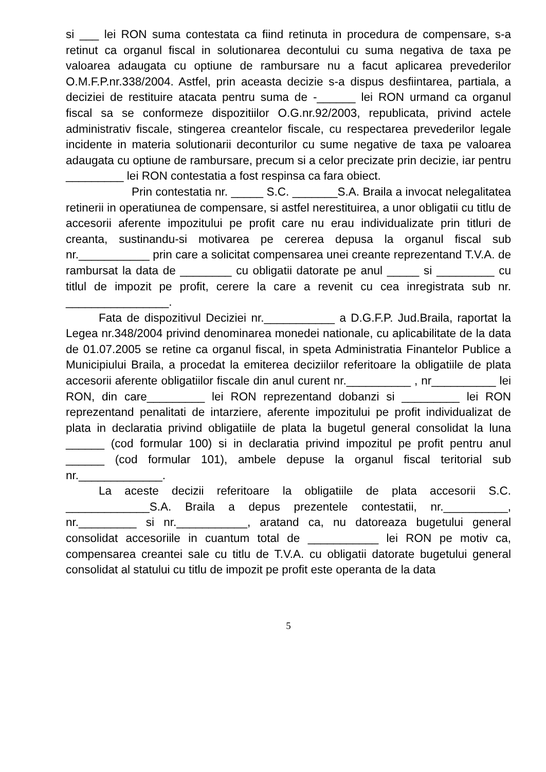si ___ lei RON suma contestata ca fiind retinuta in procedura de compensare, s-a retinut ca organul fiscal in solutionarea decontului cu suma negativa de taxa pe valoarea adaugata cu optiune de rambursare nu a facut aplicarea prevederilor O.M.F.P.nr.338/2004. Astfel, prin aceasta decizie s-a dispus desfiintarea, partiala, a deciziei de restituire atacata pentru suma de -______ lei RON urmand ca organul fiscal sa se conformeze dispozitiilor O.G.nr.92/2003, republicata, privind actele administrativ fiscale, stingerea creantelor fiscale, cu respectarea prevederilor legale incidente in materia solutionarii deconturilor cu sume negative de taxa pe valoarea adaugata cu optiune de rambursare, precum si a celor precizate prin decizie, iar pentru _________ lei RON contestatia a fost respinsa ca fara obiect.
Prin contestatia nr. _____ S.C. _______S.A. Braila a invocat nelegalitatea retinerii in operatiunea de compensare, si astfel nerestituirea, a unor obligatii cu titlu de accesorii aferente impozitului pe profit care nu erau individualizate prin titluri de creanta, sustinandu-si motivarea pe cererea depusa la organul fiscal sub nr.___________ prin care a solicitat compensarea unei creante reprezentand T.V.A. de rambursat la data de ________ cu obligatii datorate pe anul _____ si _________ cu titlul de impozit pe profit, cerere la care a revenit cu cea inregistrata sub nr. ________________.
Fata de dispozitivul Deciziei nr.___________ a D.G.F.P. Jud.Braila, raportat la Legea nr.348/2004 privind denominarea monedei nationale, cu aplicabilitate de la data de 01.07.2005 se retine ca organul fiscal, in speta Administratia Finantelor Publice a Municipiului Braila, a procedat la emiterea deciziilor referitoare la obligatiile de plata accesorii aferente obligatiilor fiscale din anul curent nr.__________ , nr__________ lei RON, din care_________ lei RON reprezentand dobanzi si _________ lei RON reprezentand penalitati de intarziere, aferente impozitului pe profit individualizat de plata in declaratia privind obligatiile de plata la bugetul general consolidat la luna ______ (cod formular 100) si in declaratia privind impozitul pe profit pentru anul ______ (cod formular 101), ambele depuse la organul fiscal teritorial sub nr._____________.
La aceste decizii referitoare la obligatiile de plata accesorii S.C. _____________S.A. Braila a depus prezentele contestatii, nr.__________, nr._________ si nr.___________, aratand ca, nu datoreaza bugetului general consolidat accesoriile in cuantum total de ___________ lei RON pe motiv ca, compensarea creantei sale cu titlu de T.V.A. cu obligatii datorate bugetului general consolidat al statului cu titlu de impozit pe profit este operanta de la data
5